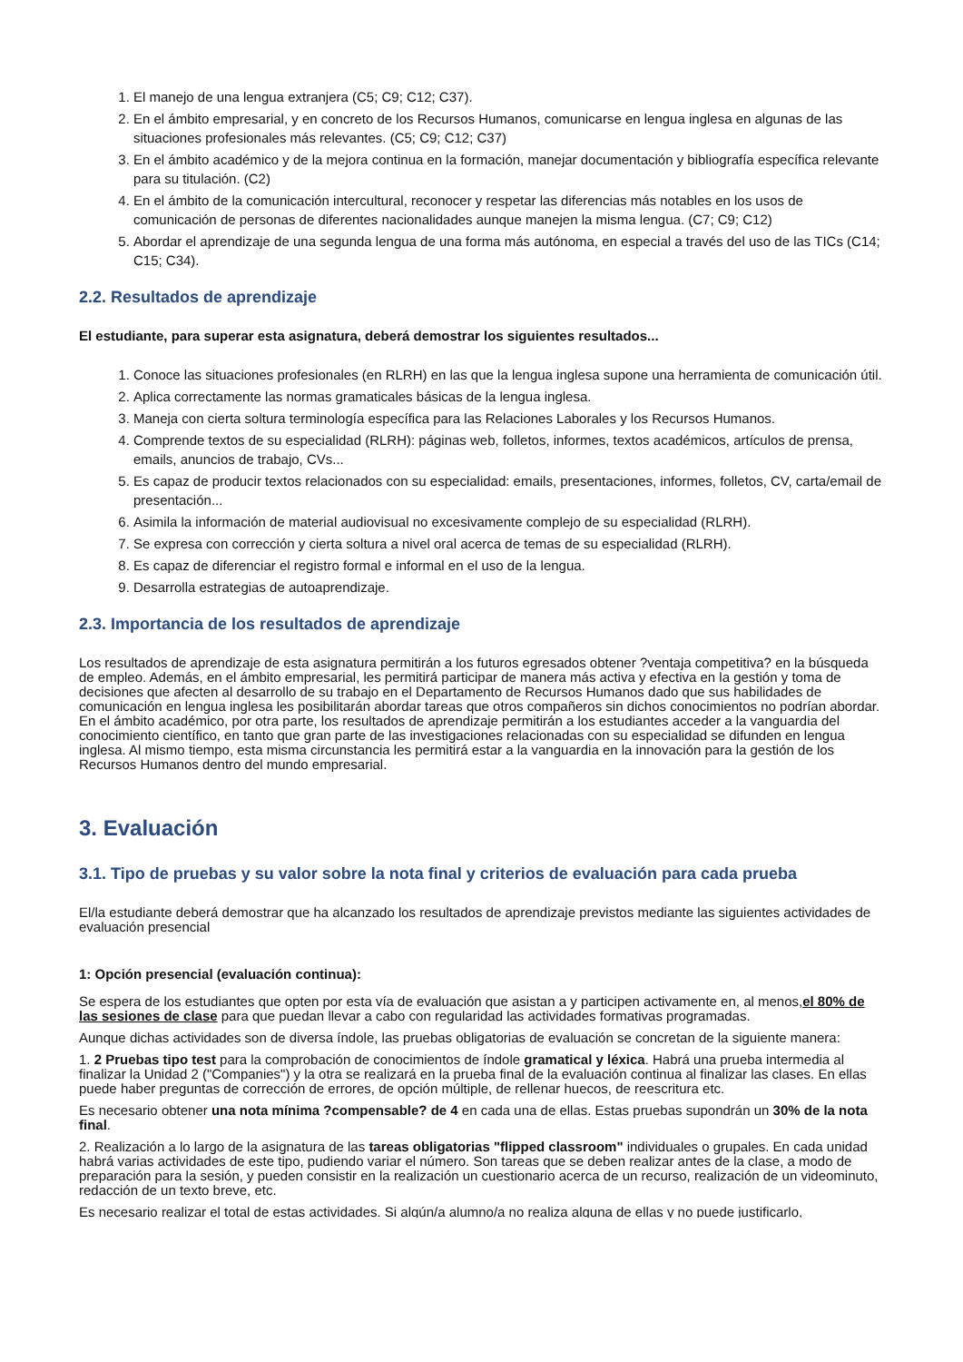1. El manejo de una lengua extranjera (C5; C9; C12; C37).
2. En el ámbito empresarial, y en concreto de los Recursos Humanos, comunicarse en lengua inglesa en algunas de las situaciones profesionales más relevantes. (C5; C9; C12; C37)
3. En el ámbito académico y de la mejora continua en la formación, manejar documentación y bibliografía específica relevante para su titulación. (C2)
4. En el ámbito de la comunicación intercultural, reconocer y respetar las diferencias más notables en los usos de comunicación de personas de diferentes nacionalidades aunque manejen la misma lengua. (C7; C9; C12)
5. Abordar el aprendizaje de una segunda lengua de una forma más autónoma, en especial a través del uso de las TICs (C14; C15; C34).
2.2. Resultados de aprendizaje
El estudiante, para superar esta asignatura, deberá demostrar los siguientes resultados...
1. Conoce las situaciones profesionales (en RLRH) en las que la lengua inglesa supone una herramienta de comunicación útil.
2. Aplica correctamente las normas gramaticales básicas de la lengua inglesa.
3. Maneja con cierta soltura terminología específica para las Relaciones Laborales y los Recursos Humanos.
4. Comprende textos de su especialidad (RLRH): páginas web, folletos, informes, textos académicos, artículos de prensa, emails, anuncios de trabajo, CVs...
5. Es capaz de producir textos relacionados con su especialidad: emails, presentaciones, informes, folletos, CV, carta/email de presentación...
6. Asimila la información de material audiovisual no excesivamente complejo de su especialidad (RLRH).
7. Se expresa con corrección y cierta soltura a nivel oral acerca de temas de su especialidad (RLRH).
8. Es capaz de diferenciar el registro formal e informal en el uso de la lengua.
9. Desarrolla estrategias de autoaprendizaje.
2.3. Importancia de los resultados de aprendizaje
Los resultados de aprendizaje de esta asignatura permitirán a los futuros egresados obtener ?ventaja competitiva? en la búsqueda de empleo. Además, en el ámbito empresarial, les permitirá participar de manera más activa y efectiva en la gestión y toma de decisiones que afecten al desarrollo de su trabajo en el Departamento de Recursos Humanos dado que sus habilidades de comunicación en lengua inglesa les posibilitarán abordar tareas que otros compañeros sin dichos conocimientos no podrían abordar. En el ámbito académico, por otra parte, los resultados de aprendizaje permitirán a los estudiantes acceder a la vanguardia del conocimiento científico, en tanto que gran parte de las investigaciones relacionadas con su especialidad se difunden en lengua inglesa. Al mismo tiempo, esta misma circunstancia les permitirá estar a la vanguardia en la innovación para la gestión de los Recursos Humanos dentro del mundo empresarial.
3. Evaluación
3.1. Tipo de pruebas y su valor sobre la nota final y criterios de evaluación para cada prueba
El/la estudiante deberá demostrar que ha alcanzado los resultados de aprendizaje previstos mediante las siguientes actividades de evaluación presencial
1: Opción presencial (evaluación continua):
Se espera de los estudiantes que opten por esta vía de evaluación que asistan a y participen activamente en, al menos,el 80% de las sesiones de clase para que puedan llevar a cabo con regularidad las actividades formativas programadas.
Aunque dichas actividades son de diversa índole, las pruebas obligatorias de evaluación se concretan de la siguiente manera:
1. 2 Pruebas tipo test para la comprobación de conocimientos de índole gramatical y léxica. Habrá una prueba intermedia al finalizar la Unidad 2 ("Companies") y la otra se realizará en la prueba final de la evaluación continua al finalizar las clases. En ellas puede haber preguntas de corrección de errores, de opción múltiple, de rellenar huecos, de reescritura etc.
Es necesario obtener una nota mínima ?compensable? de 4 en cada una de ellas. Estas pruebas supondrán un 30% de la nota final.
2. Realización a lo largo de la asignatura de las tareas obligatorias "flipped classroom" individuales o grupales. En cada unidad habrá varias actividades de este tipo, pudiendo variar el número. Son tareas que se deben realizar antes de la clase, a modo de preparación para la sesión, y pueden consistir en la realización un cuestionario acerca de un recurso, realización de un videominuto, redacción de un texto breve, etc.
Es necesario realizar el total de estas actividades. Si algún/a alumno/a no realiza alguna de ellas y no puede justificarlo,